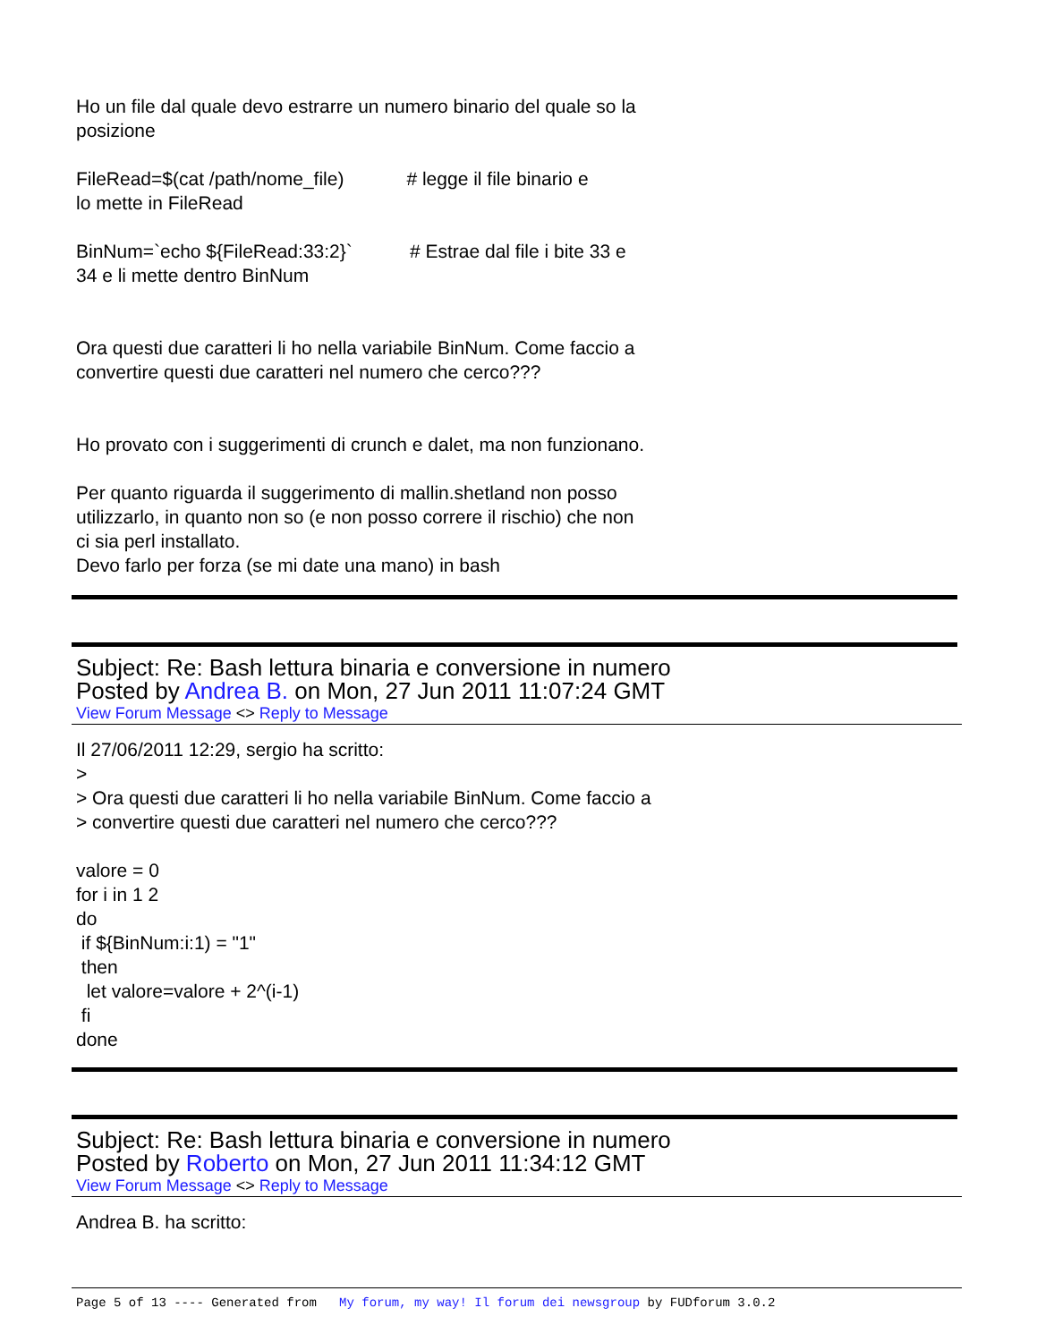Ho un file dal quale devo estrarre un numero binario del quale so la
posizione
FileRead=$(cat /path/nome_file) # legge il file binario e
lo mette in FileRead
BinNum=`echo ${FileRead:33:2}` # Estrae dal file i bite 33 e
34 e li mette dentro BinNum
Ora questi due caratteri li ho nella variabile BinNum. Come faccio a
convertire questi due caratteri nel numero che cerco???
Ho provato con i suggerimenti di crunch e dalet, ma non funzionano.
Per quanto riguarda il suggerimento di mallin.shetland non posso
utilizzarlo, in quanto non so (e non posso correre il rischio) che non
ci sia perl installato.
Devo farlo per forza (se mi date una mano) in bash
Subject: Re: Bash lettura binaria e conversione in numero
Posted by Andrea B. on Mon, 27 Jun 2011 11:07:24 GMT
View Forum Message <> Reply to Message
Il 27/06/2011 12:29, sergio ha scritto:
>
> Ora questi due caratteri li ho nella variabile BinNum. Come faccio a
> convertire questi due caratteri nel numero che cerco???
valore = 0
for i in 1 2
do
if ${BinNum:i:1) = "1"
then
let valore=valore + 2^(i-1)
fi
done
Subject: Re: Bash lettura binaria e conversione in numero
Posted by Roberto on Mon, 27 Jun 2011 11:34:12 GMT
View Forum Message <> Reply to Message
Andrea B. ha scritto:
Page 5 of 13 ---- Generated from My forum, my way! Il forum dei newsgroup by FUDforum 3.0.2